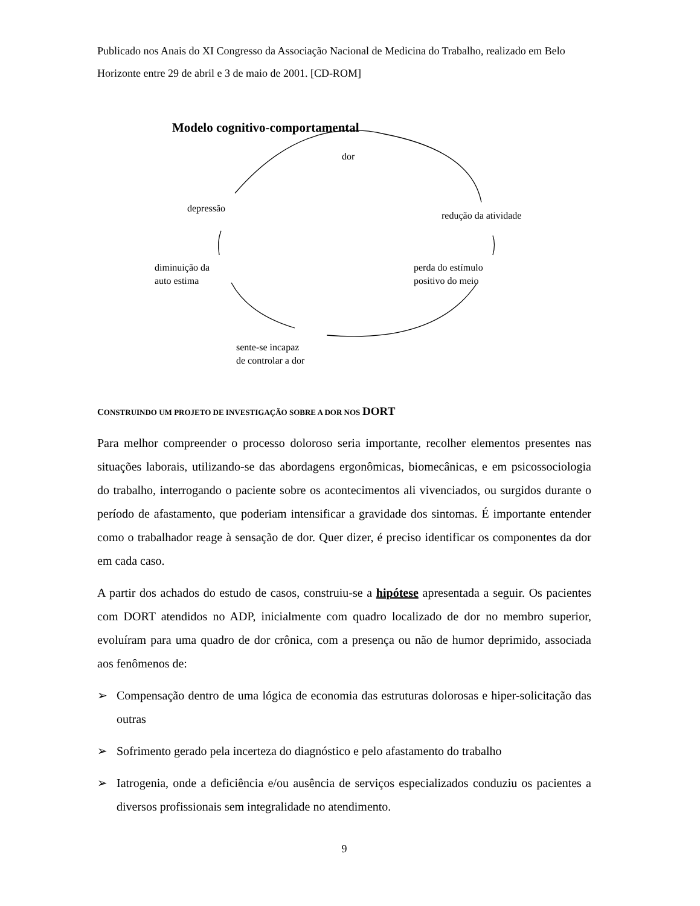Publicado nos Anais do XI Congresso da Associação Nacional de Medicina do Trabalho, realizado em Belo Horizonte entre 29 de abril e 3 de maio de 2001. [CD-ROM]
Modelo cognitivo-comportamental
dor
depressão
redução da atividade
diminuição da
auto estima
perda do estímulo
positivo do meio
sente-se incapaz
de controlar a dor
CONSTRUINDO UM PROJETO DE INVESTIGAÇÃO SOBRE A DOR NOS DORT
Para melhor compreender o processo doloroso seria importante, recolher elementos presentes nas situações laborais, utilizando-se das abordagens ergonômicas, biomecânicas, e em psicossociologia do trabalho, interrogando o paciente sobre os acontecimentos ali vivenciados, ou surgidos durante o período de afastamento, que poderiam intensificar a gravidade dos sintomas. É importante entender como o trabalhador reage à sensação de dor. Quer dizer, é preciso identificar os componentes da dor em cada caso.
A partir dos achados do estudo de casos, construiu-se a hipótese apresentada a seguir. Os pacientes com DORT atendidos no ADP, inicialmente com quadro localizado de dor no membro superior, evoluíram para uma quadro de dor crônica, com a presença ou não de humor deprimido, associada aos fenômenos de:
➢ Compensação dentro de uma lógica de economia das estruturas dolorosas e hiper-solicitação das outras
➢ Sofrimento gerado pela incerteza do diagnóstico e pelo afastamento do trabalho
➢ Iatrogenia, onde a deficiência e/ou ausência de serviços especializados conduziu os pacientes a diversos profissionais sem integralidade no atendimento.
9